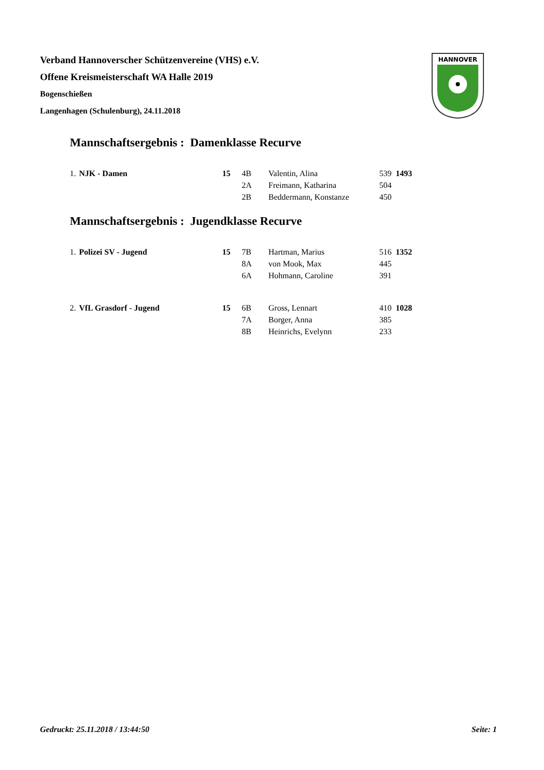Verband Hannoverscher Schützenvereine (VHS) e.V.
Offene Kreismeisterschaft WA Halle 2019
Bogenschießen
Langenhagen (Schulenburg), 24.11.2018
HANNOVER
Mannschaftsergebnis : Damenklasse Recurve
| 1. | NJK - Damen | 15 | 4B | Valentin, Alina | 539 | 1493 |
| | | | 2A | Freimann, Katharina | 504 | |
| | | | 2B | Beddermann, Konstanze | 450 | |
Mannschaftsergebnis : Jugendklasse Recurve
| 1. | Polizei SV - Jugend | 15 | 7B | Hartman, Marius | 516 | 1352 |
| | | | 8A | von Mook, Max | 445 | |
| | | | 6A | Hohmann, Caroline | 391 | |
| 2. | VfL Grasdorf - Jugend | 15 | 6B | Gross, Lennart | 410 | 1028 |
| | | | 7A | Borger, Anna | 385 | |
| | | | 8B | Heinrichs, Evelynn | 233 | |
Gedruckt: 25.11.2018 / 13:44:50 Seite: 1